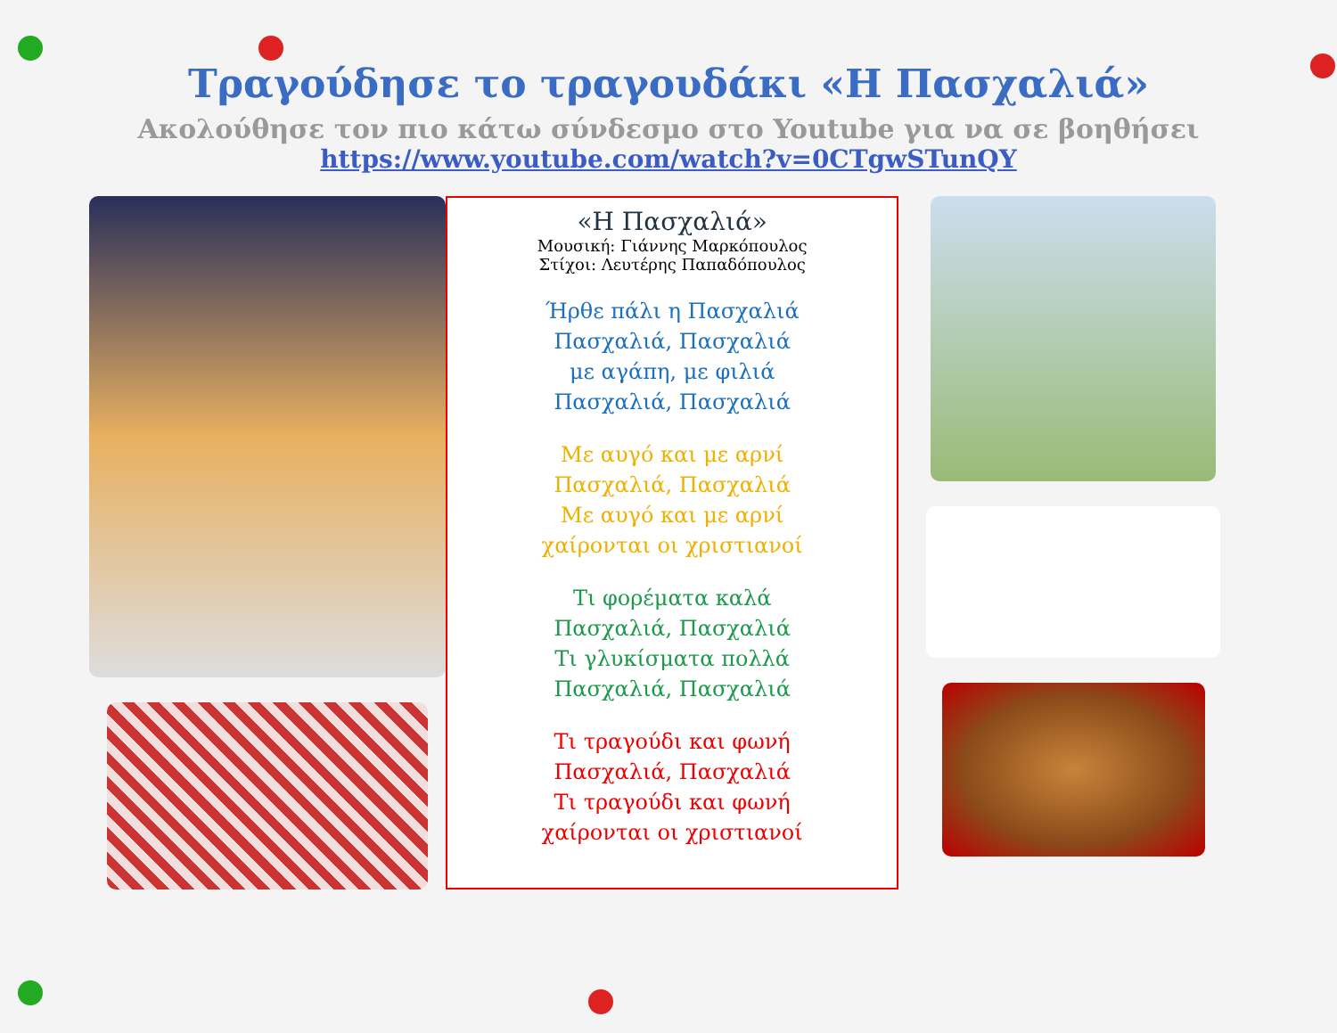Τραγούδησε το τραγουδάκι «Η Πασχαλιά»
Ακολούθησε τον πιο κάτω σύνδεσμο στο Youtube για να σε βοηθήσει
https://www.youtube.com/watch?v=0CTgwSTunQY
«Η Πασχαλιά»
Μουσική: Γιάννης Μαρκόπουλος
Στίχοι: Λευτέρης Παπαδόπουλος
Ήρθε πάλι η Πασχαλιά
Πασχαλιά, Πασχαλιά
με αγάπη, με φιλιά
Πασχαλιά, Πασχαλιά
Με αυγό και με αρνί
Πασχαλιά, Πασχαλιά
Με αυγό και με αρνί
χαίρονται οι χριστιανοί
Τι φορέματα καλά
Πασχαλιά, Πασχαλιά
Τι γλυκίσματα πολλά
Πασχαλιά, Πασχαλιά
Τι τραγούδι και φωνή
Πασχαλιά, Πασχαλιά
Τι τραγούδι και φωνή
χαίρονται οι χριστιανοί